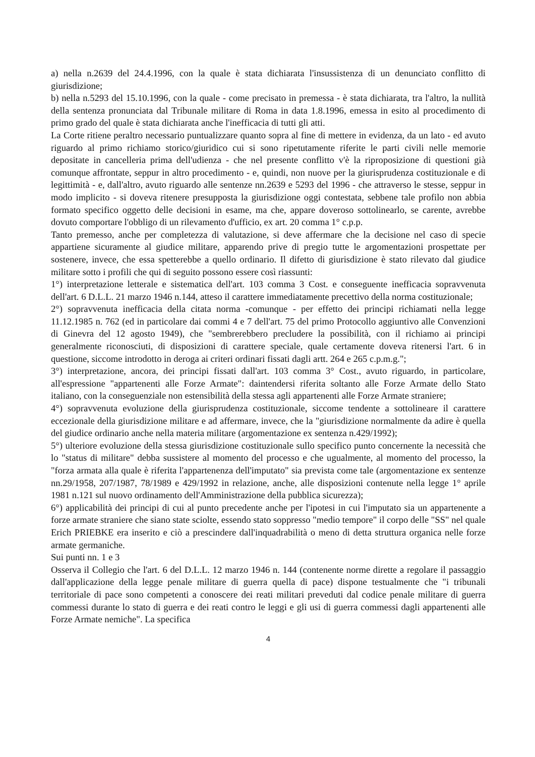a) nella n.2639 del 24.4.1996, con la quale è stata dichiarata l'insussistenza di un denunciato conflitto di giurisdizione;
b) nella n.5293 del 15.10.1996, con la quale - come precisato in premessa - è stata dichiarata, tra l'altro, la nullità della sentenza pronunciata dal Tribunale militare di Roma in data 1.8.1996, emessa in esito al procedimento di primo grado del quale è stata dichiarata anche l'inefficacia di tutti gli atti.
La Corte ritiene peraltro necessario puntualizzare quanto sopra al fine di mettere in evidenza, da un lato - ed avuto riguardo al primo richiamo storico/giuridico cui si sono ripetutamente riferite le parti civili nelle memorie depositate in cancelleria prima dell'udienza - che nel presente conflitto v'è la riproposizione di questioni già comunque affrontate, seppur in altro procedimento - e, quindi, non nuove per la giurisprudenza costituzionale e di legittimità - e, dall'altro, avuto riguardo alle sentenze nn.2639 e 5293 del 1996 - che attraverso le stesse, seppur in modo implicito - si doveva ritenere presupposta la giurisdizione oggi contestata, sebbene tale profilo non abbia formato specifico oggetto delle decisioni in esame, ma che, appare doveroso sottolinearlo, se carente, avrebbe dovuto comportare l'obbligo di un rilevamento d'ufficio, ex art. 20 comma 1° c.p.p.
Tanto premesso, anche per completezza di valutazione, si deve affermare che la decisione nel caso di specie appartiene sicuramente al giudice militare, apparendo prive di pregio tutte le argomentazioni prospettate per sostenere, invece, che essa spetterebbe a quello ordinario. Il difetto di giurisdizione è stato rilevato dal giudice militare sotto i profili che qui di seguito possono essere così riassunti:
1°) interpretazione letterale e sistematica dell'art. 103 comma 3 Cost. e conseguente inefficacia sopravvenuta dell'art. 6 D.L.L. 21 marzo 1946 n.144, atteso il carattere immediatamente precettivo della norma costituzionale;
2°) sopravvenuta inefficacia della citata norma -comunque - per effetto dei principi richiamati nella legge 11.12.1985 n. 762 (ed in particolare dai commi 4 e 7 dell'art. 75 del primo Protocollo aggiuntivo alle Convenzioni di Ginevra del 12 agosto 1949), che "sembrerebbero precludere la possibilità, con il richiamo ai principi generalmente riconosciuti, di disposizioni di carattere speciale, quale certamente doveva ritenersi l'art. 6 in questione, siccome introdotto in deroga ai criteri ordinari fissati dagli artt. 264 e 265 c.p.m.g.";
3°) interpretazione, ancora, dei principi fissati dall'art. 103 comma 3° Cost., avuto riguardo, in particolare, all'espressione "appartenenti alle Forze Armate": daintendersi riferita soltanto alle Forze Armate dello Stato italiano, con la conseguenziale non estensibilità della stessa agli appartenenti alle Forze Armate straniere;
4°) sopravvenuta evoluzione della giurisprudenza costituzionale, siccome tendente a sottolineare il carattere eccezionale della giurisdizione militare e ad affermare, invece, che la "giurisdizione normalmente da adire è quella del giudice ordinario anche nella materia militare (argomentazione ex sentenza n.429/1992);
5°) ulteriore evoluzione della stessa giurisdizione costituzionale sullo specifico punto concernente la necessità che lo "status di militare" debba sussistere al momento del processo e che ugualmente, al momento del processo, la "forza armata alla quale è riferita l'appartenenza dell'imputato" sia prevista come tale (argomentazione ex sentenze nn.29/1958, 207/1987, 78/1989 e 429/1992 in relazione, anche, alle disposizioni contenute nella legge 1° aprile 1981 n.121 sul nuovo ordinamento dell'Amministrazione della pubblica sicurezza);
6°) applicabilità dei principi di cui al punto precedente anche per l'ipotesi in cui l'imputato sia un appartenente a forze armate straniere che siano state sciolte, essendo stato soppresso "medio tempore" il corpo delle "SS" nel quale Erich PRIEBKE era inserito e ciò a prescindere dall'inquadrabilità o meno di detta struttura organica nelle forze armate germaniche.
Sui punti nn. 1 e 3
Osserva il Collegio che l'art. 6 del D.L.L. 12 marzo 1946 n. 144 (contenente norme dirette a regolare il passaggio dall'applicazione della legge penale militare di guerra quella di pace) dispone testualmente che "i tribunali territoriale di pace sono competenti a conoscere dei reati militari preveduti dal codice penale militare di guerra commessi durante lo stato di guerra e dei reati contro le leggi e gli usi di guerra commessi dagli appartenenti alle Forze Armate nemiche". La specifica
4